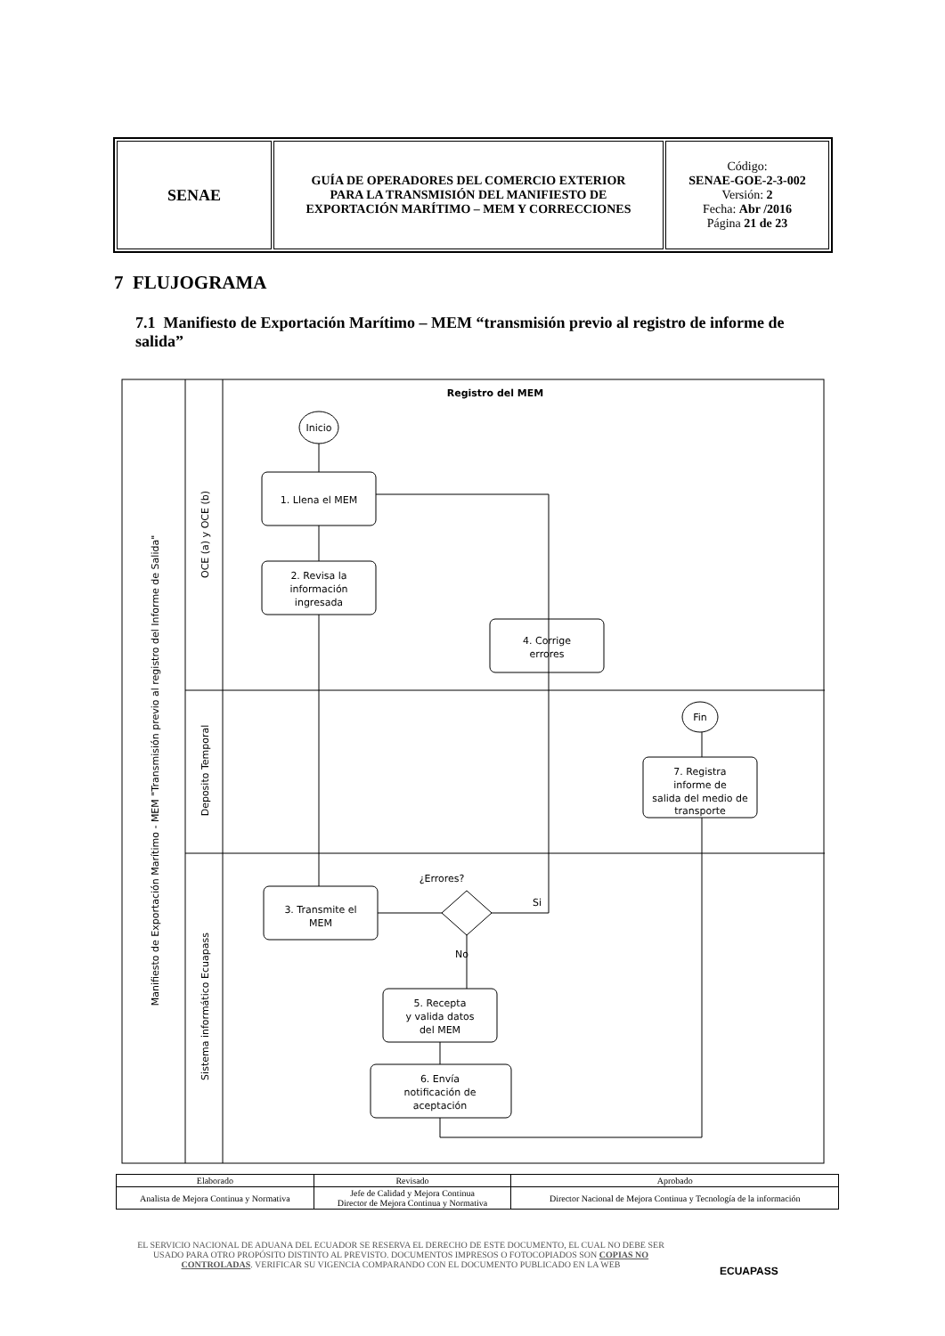| SENAE | GUÍA DE OPERADORES DEL COMERCIO EXTERIOR PARA LA TRANSMISIÓN DEL MANIFIESTO DE EXPORTACIÓN MARÍTIMO – MEM Y CORRECCIONES | Código: SENAE-GOE-2-3-002 Versión: 2 Fecha: Abr /2016 Página 21 de 23 |
7 FLUJOGRAMA
7.1 Manifiesto de Exportación Marítimo – MEM “transmisión previo al registro de informe de salida”
Registro del MEM
Inicio
Fin
1. Llena el MEM
2. Revisa la
información
ingresada
4. Corrige
errores
7. Registra
informe de
salida del medio de
transporte
¿Errores?
Si
No
3. Transmite el
MEM
5. Recepta
y valida datos
del MEM
6. Envía
notificación de
aceptación
Manifiesto de Exportación Marítimo - MEM "Transmisión previo al registro del Informe de Salida"
OCE (a) y OCE (b)
Deposito Temporal
Sistema informático Ecuapass
| Elaborado | Revisado | Aprobado |
| Analista de Mejora Continua y Normativa | Jefe de Calidad y Mejora Continua Director de Mejora Continua y Normativa | Director Nacional de Mejora Continua y Tecnología de la información |
EL SERVICIO NACIONAL DE ADUANA DEL ECUADOR SE RESERVA EL DERECHO DE ESTE DOCUMENTO, EL CUAL NO DEBE SER USADO PARA OTRO PROPÓSITO DISTINTO AL PREVISTO. DOCUMENTOS IMPRESOS O FOTOCOPIADOS SON COPIAS NO CONTROLADAS. VERIFICAR SU VIGENCIA COMPARANDO CON EL DOCUMENTO PUBLICADO EN LA WEB
ECUAPASS